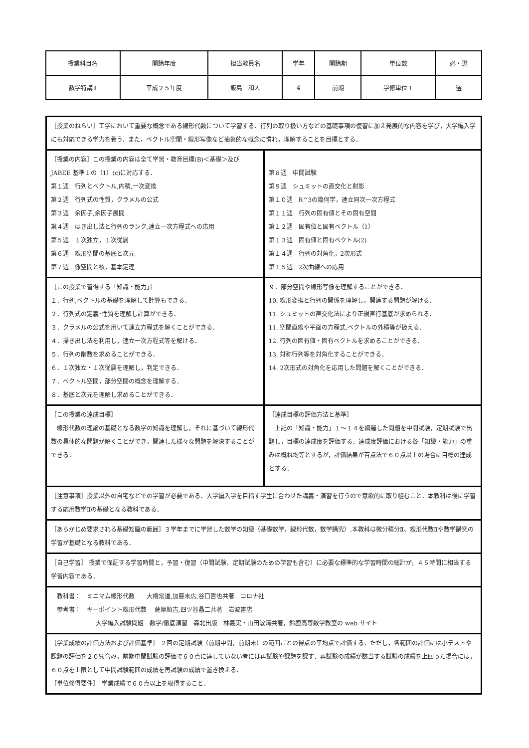| 授業科目名 | 開講年度 | 担当教員名 | 学年 | 開講期 | 単位数 | 必・選 |
| 数学特講Ⅱ | 平成２５年度 | 飯島 和人 | 4 | 前期 | 学修単位１ | 選 |
| ［授業のねらい］工学において重要な概念である線形代数について学習する．行列の取り扱い方などの基礎事項の復習に加え発展的な内容を学び，大学編入学にも対応できる学力を養う．また，ベクトル空間・線形写像など抽象的な概念に慣れ，理解することを目標とする． | |
| ［授業の内容］この授業の内容は全て学習・教育目標(B)＜基礎＞及び JABEE 基準１の（1）(c)に対応する． 第１週 行列とベクトル,内積,一次変換 第２週 行列式の性質，クラメルの公式 第３週 余因子,余因子展開 第４週 はき出し法と行列のランク,連立一次方程式への応用 第５週 １次独立，１次従属 第６週 線形空間の基底と次元 第７週 像空間と核，基本定理 | 第８週 中間試験 第９週 シュミットの直交化と射影 第１０週 R^3の幾何学，連立同次一次方程式 第１１週 行列の固有値とその固有空間 第１２週 固有値と固有ベクトル（1） 第１３週 固有値と固有ベクトル(2) 第１４週 行列の対角化，2次形式 第１５週 2次曲線への応用 |
| ［この授業で習得する「知識・能力」］ １．行列,ベクトルの基礎を理解して計算もできる． ２．行列式の定義･性質を理解し計算ができる． ３．クラメルの公式を用いて連立方程式を解くことができる． ４．掃き出し法を利用し，連立一次方程式等を解ける． ５．行列の階数を求めることができる． ６．１次独立・１次従属を理解し，判定できる． ７．ベクトル空間，部分空間の概念を理解する． ８．基底と次元を理解し求めることができる． | ９．部分空間や線形写像を理解することができる． 10. 線形変換と行列の関係を理解し，関連する問題が解ける． 11. シュミットの直交化法により正規直行基底が求められる． 11. 空間直線や平面の方程式,ベクトルの外積等が扱える． 12. 行列の固有値・固有ベクトルを求めることができる． 13. 対称行列等を対角化することができる． 14. 2次形式の対角化を応用した問題を解くことができる． |
| ［この授業の達成目標］ 線形代数の理論の基礎となる数学の知識を理解し，それに基づいて線形代数の具体的な問題が解くことができ，関連した様々な問題を解決することができる． | ［達成目標の評価方法と基準］ 上記の「知識・能力」１～１４を網羅した問題を中間試験，定期試験で出題し，目標の達成度を評価する．達成度評価における各「知識・能力」の重みは概ね均等とするが，評価結果が百点法で６０点以上の場合に目標の達成とする． |
| ［注意事項］授業以外の自宅などでの学習が必要である．大学編入学を目指す学生に合わせた講義・演習を行うので意欲的に取り組むこと．本教科は後に学習する応用数学Ⅱの基礎となる教科である． | |
| ［あらかじめ要求される基礎知識の範囲］３学年までに学習した数学の知識（基礎数学，線形代数，数学講究）.本教科は微分積分Ⅱ、線形代数Ⅱや数学講究の学習が基礎となる教科である． | |
| ［自己学習］ 授業で保証する学習時間と，予習・復習（中間試験，定期試験のための学習も含む）に必要な標準的な学習時間の総計が，４５時間に相当する学習内容である． | |
| 教科書： ミニマム線形代数 大橋常道,加藤末広,谷口哲也共著 コロナ社 参考書： キーポイント線形代数 薩摩順吉,四ツ谷晶二共著 岩波書店 大学編入試験問題 数学/徹底演習 森北出版 林義実・山田敏清共著，鈴鹿高専数学教室の web サイト | |
| ［学業成績の評価方法および評価基準］ ２回の定期試験（前期中間，前期末）の範囲ごとの得点の平均点で評価する．ただし，各範囲の評価には小テストや課題の評価を２０％含み，前期中間試験の評価で６０点に達していない者には再試験や課題を課す．再試験の成績が該当する試験の成績を上回った場合には，６０点を上限として中間試験範囲の成績を再試験の成績で置き換える． ［単位修得要件］ 学業成績で６０点以上を取得すること． | |